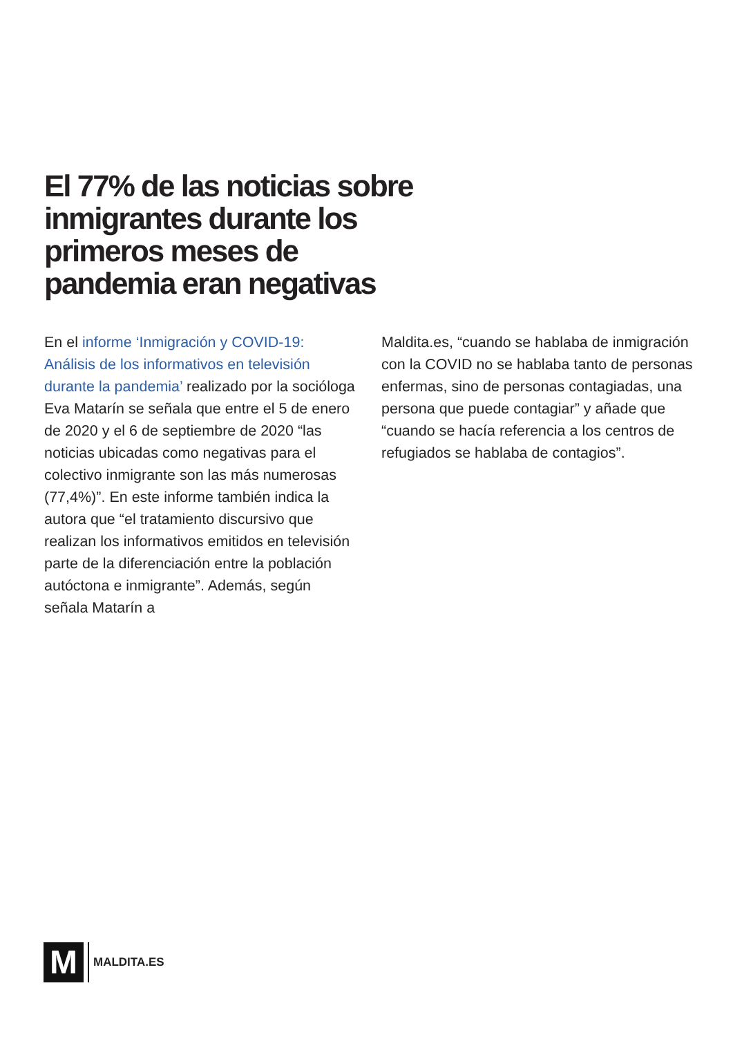El 77% de las noticias sobre inmigrantes durante los primeros meses de pandemia eran negativas
En el informe ‘Inmigración y COVID-19: Análisis de los informativos en televisión durante la pandemia’ realizado por la socióloga Eva Matarín se señala que entre el 5 de enero de 2020 y el 6 de septiembre de 2020 “las noticias ubicadas como negativas para el colectivo inmigrante son las más numerosas (77,4%)”. En este informe también indica la autora que “el tratamiento discursivo que realizan los informativos emitidos en televisión parte de la diferenciación entre la población autóctona e inmigrante”. Además, según señala Matarín a
Maldita.es, “cuando se hablaba de inmigración con la COVID no se hablaba tanto de personas enfermas, sino de personas contagiadas, una persona que puede contagiar” y añade que “cuando se hacía referencia a los centros de refugiados se hablaba de contagios”.
M
MALDITA.ES